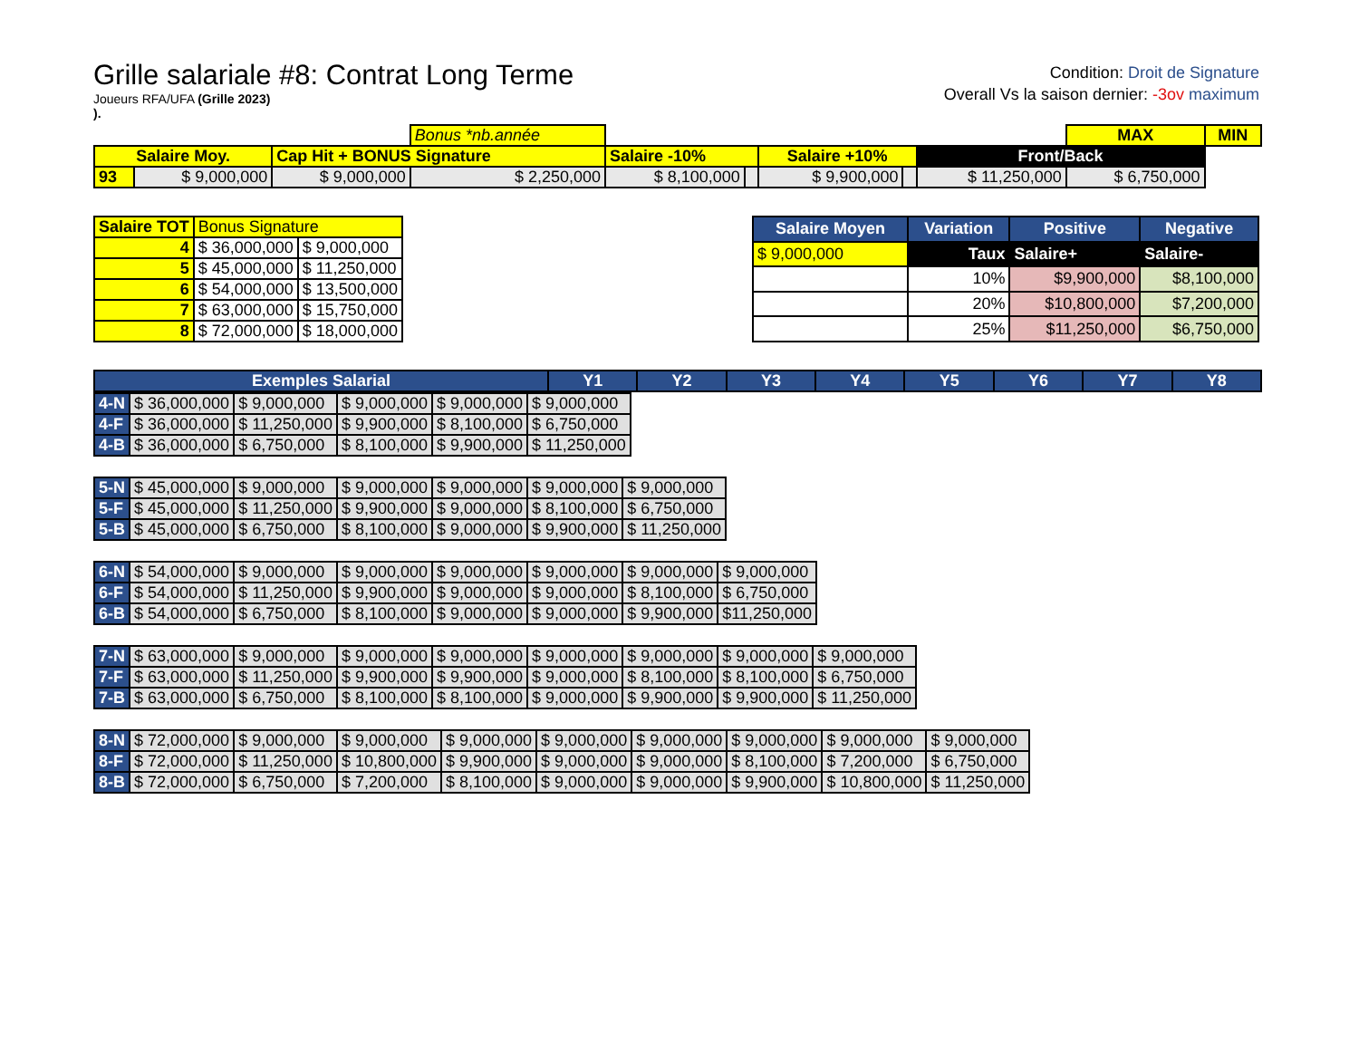Grille salariale #8: Contrat Long Terme
Joueurs RFA/UFA (Grille 2023)
).
Condition: Droit de Signature
Overall Vs la saison dernier: -3ov maximum
| | | | Bonus *nb.année | | | | | | MAX | MIN |
| Salaire Moy. | | Cap Hit + BONUS Signature | | Salaire -10% | | Salaire +10% | | Front/Back | | |
| 93 | $ 9,000,000 | $ 9,000,000 | $ 2,250,000 | $ 8,100,000 | | $ 9,900,000 | | $ 11,250,000 | $ 6,750,000 | |
| Salaire TOT | Bonus Signature | |
| 4 | $ 36,000,000 | $ 9,000,000 |
| 5 | $ 45,000,000 | $ 11,250,000 |
| 6 | $ 54,000,000 | $ 13,500,000 |
| 7 | $ 63,000,000 | $ 15,750,000 |
| 8 | $ 72,000,000 | $ 18,000,000 |
| Salaire Moyen | Variation | Positive | Negative |
| --- | --- | --- | --- |
| $ 9,000,000 | Taux | Salaire+ | Salaire- |
| | 10% | $9,900,000 | $8,100,000 |
| | 20% | $10,800,000 | $7,200,000 |
| | 25% | $11,250,000 | $6,750,000 |
| Exemples Salarial | Y1 | Y2 | Y3 | Y4 | Y5 | Y6 | Y7 | Y8 |
| --- | --- | --- | --- | --- | --- | --- | --- | --- |
| 4-N | $ 36,000,000 | $ 9,000,000 | $ 9,000,000 | $ 9,000,000 | $ 9,000,000 |
| 4-F | $ 36,000,000 | $ 11,250,000 | $ 9,900,000 | $ 8,100,000 | $ 6,750,000 |
| 4-B | $ 36,000,000 | $ 6,750,000 | $ 8,100,000 | $ 9,900,000 | $ 11,250,000 |
| 5-N | $ 45,000,000 | $ 9,000,000 | $ 9,000,000 | $ 9,000,000 | $ 9,000,000 | $ 9,000,000 |
| 5-F | $ 45,000,000 | $ 11,250,000 | $ 9,900,000 | $ 9,000,000 | $ 8,100,000 | $ 6,750,000 |
| 5-B | $ 45,000,000 | $ 6,750,000 | $ 8,100,000 | $ 9,000,000 | $ 9,900,000 | $ 11,250,000 |
| 6-N | $ 54,000,000 | $ 9,000,000 | $ 9,000,000 | $ 9,000,000 | $ 9,000,000 | $ 9,000,000 | $ 9,000,000 |
| 6-F | $ 54,000,000 | $ 11,250,000 | $ 9,900,000 | $ 9,000,000 | $ 9,000,000 | $ 8,100,000 | $ 6,750,000 |
| 6-B | $ 54,000,000 | $ 6,750,000 | $ 8,100,000 | $ 9,000,000 | $ 9,000,000 | $ 9,900,000 | $11,250,000 |
| 7-N | $ 63,000,000 | $ 9,000,000 | $ 9,000,000 | $ 9,000,000 | $ 9,000,000 | $ 9,000,000 | $ 9,000,000 | $ 9,000,000 |
| 7-F | $ 63,000,000 | $ 11,250,000 | $ 9,900,000 | $ 9,900,000 | $ 9,000,000 | $ 8,100,000 | $ 8,100,000 | $ 6,750,000 |
| 7-B | $ 63,000,000 | $ 6,750,000 | $ 8,100,000 | $ 8,100,000 | $ 9,000,000 | $ 9,900,000 | $ 9,900,000 | $ 11,250,000 |
| 8-N | $ 72,000,000 | $ 9,000,000 | $ 9,000,000 | $ 9,000,000 | $ 9,000,000 | $ 9,000,000 | $ 9,000,000 | $ 9,000,000 | $ 9,000,000 |
| 8-F | $ 72,000,000 | $ 11,250,000 | $ 10,800,000 | $ 9,900,000 | $ 9,000,000 | $ 9,000,000 | $ 8,100,000 | $ 7,200,000 | $ 6,750,000 |
| 8-B | $ 72,000,000 | $ 6,750,000 | $ 7,200,000 | $ 8,100,000 | $ 9,000,000 | $ 9,000,000 | $ 9,900,000 | $ 10,800,000 | $ 11,250,000 |